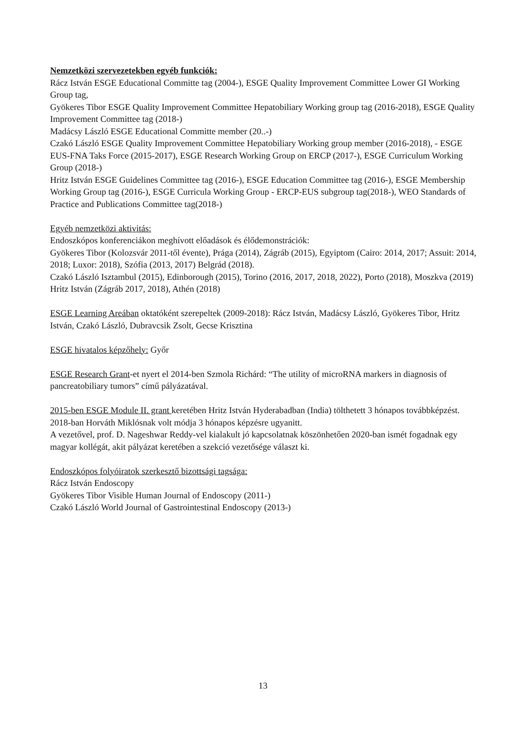Nemzetközi szervezetekben egyéb funkciók:
Rácz István ESGE Educational Committe tag (2004-), ESGE Quality Improvement Committee Lower GI Working Group tag,
Gyökeres Tibor ESGE Quality Improvement Committee Hepatobiliary Working group tag (2016-2018), ESGE Quality Improvement Committee tag (2018-)
Madácsy László ESGE Educational Committe member (20..-)
Czakó László ESGE Quality Improvement Committee Hepatobiliary Working group member (2016-2018), - ESGE EUS-FNA Taks Force (2015-2017), ESGE Research Working Group on ERCP (2017-), ESGE Curriculum Working Group (2018-)
Hritz István ESGE Guidelines Committee tag (2016-), ESGE Education Committee tag (2016-), ESGE Membership Working Group tag (2016-), ESGE Curricula Working Group - ERCP-EUS subgroup tag(2018-), WEO Standards of Practice and Publications Committee tag(2018-)
Egyéb nemzetközi aktivitás:
Endoszkópos konferenciákon meghívott előadások és élődemonstrációk:
Gyökeres Tibor (Kolozsvár 2011-től évente), Prága (2014), Zágráb (2015), Egyiptom (Cairo: 2014, 2017; Assuit: 2014, 2018; Luxor: 2018), Szófia (2013, 2017) Belgrád (2018).
Czakó László Isztambul (2015), Edinborough (2015), Torino (2016, 2017, 2018, 2022), Porto (2018), Moszkva (2019)
Hritz István (Zágráb 2017, 2018), Athén (2018)
ESGE Learning Areában oktatóként szerepeltek (2009-2018): Rácz István, Madácsy László, Gyökeres Tibor, Hritz István, Czakó László, Dubravcsik Zsolt, Gecse Krisztina
ESGE hivatalos képzőhely: Győr
ESGE Research Grant-et nyert el 2014-ben Szmola Richárd: “The utility of microRNA markers in diagnosis of pancreatobiliary tumors” című pályázatával.
2015-ben ESGE Module II. grant keretében Hritz István Hyderabadban (India) tölthetett 3 hónapos továbbképzést.
2018-ban Horváth Miklósnak volt módja 3 hónapos képzésre ugyanitt.
A vezetővel, prof. D. Nageshwar Reddy-vel kialakult jó kapcsolatnak köszönhetően 2020-ban ismét fogadnak egy magyar kollégát, akit pályázat keretében a szekció vezetősége választ ki.
Endoszkópos folyóiratok szerkesztő bizottsági tagsága:
Rácz István Endoscopy
Gyökeres Tibor Visible Human Journal of Endoscopy (2011-)
Czakó László World Journal of Gastrointestinal Endoscopy (2013-)
13